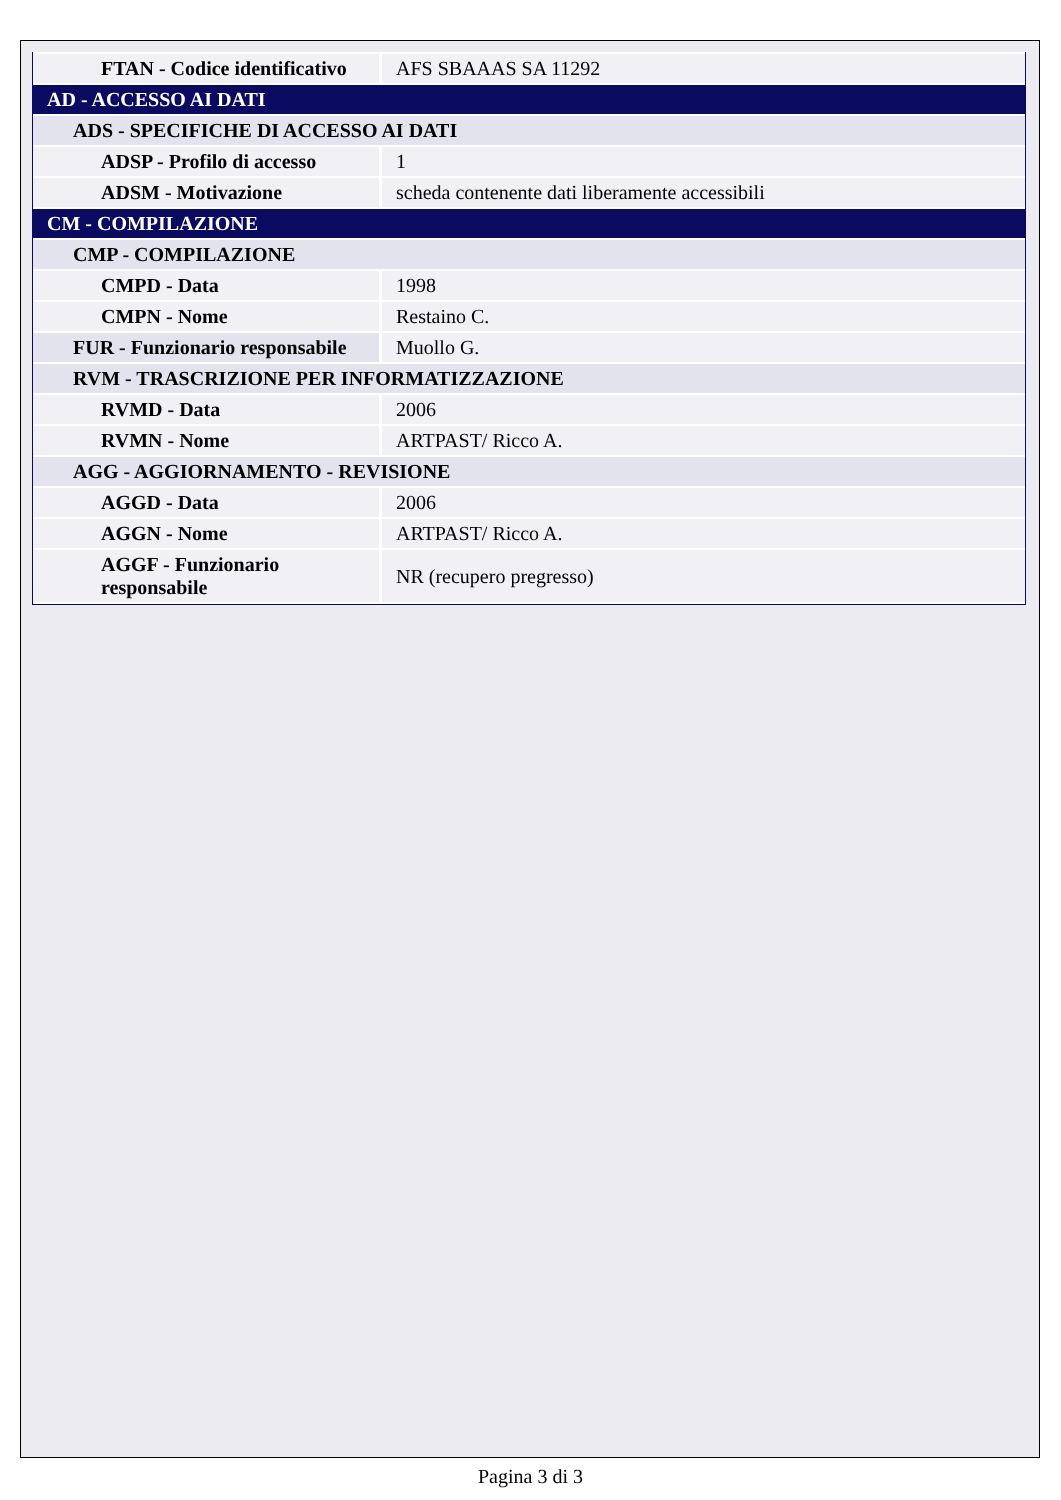| FTAN - Codice identificativo | AFS SBAAAS SA 11292 |
| AD - ACCESSO AI DATI | |
| ADS - SPECIFICHE DI ACCESSO AI DATI | |
| ADSP - Profilo di accesso | 1 |
| ADSM - Motivazione | scheda contenente dati liberamente accessibili |
| CM - COMPILAZIONE | |
| CMP - COMPILAZIONE | |
| CMPD - Data | 1998 |
| CMPN - Nome | Restaino C. |
| FUR - Funzionario responsabile | Muollo G. |
| RVM - TRASCRIZIONE PER INFORMATIZZAZIONE | |
| RVMD - Data | 2006 |
| RVMN - Nome | ARTPAST/ Ricco A. |
| AGG - AGGIORNAMENTO - REVISIONE | |
| AGGD - Data | 2006 |
| AGGN - Nome | ARTPAST/ Ricco A. |
| AGGF - Funzionario responsabile | NR (recupero pregresso) |
Pagina 3 di 3